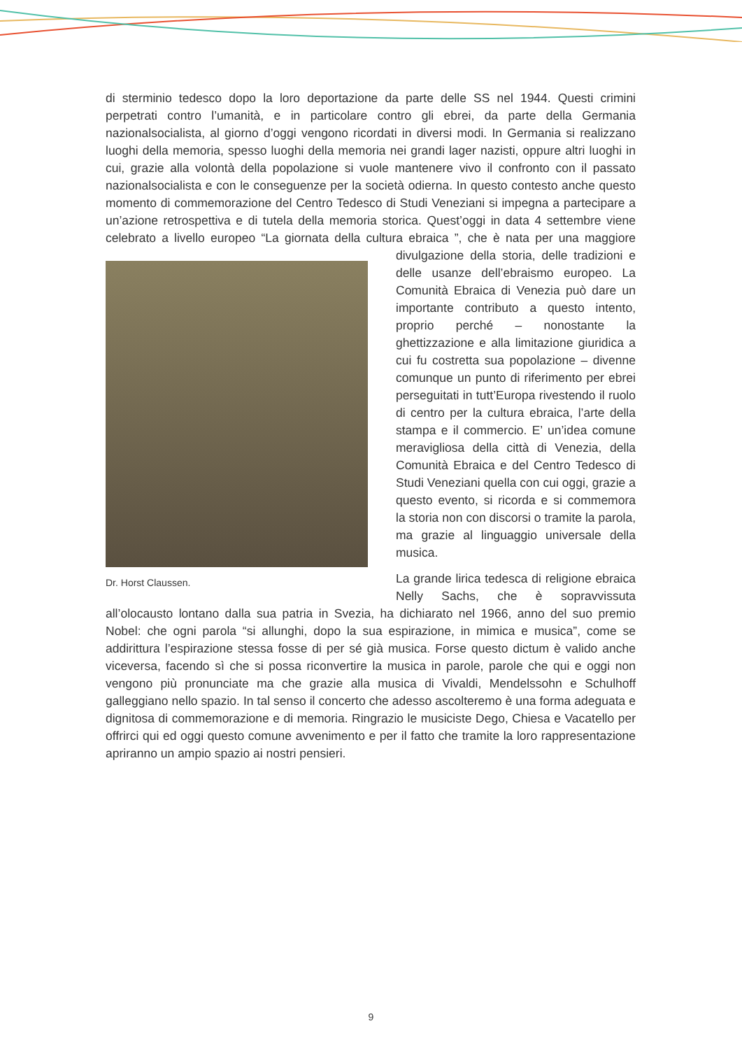di sterminio tedesco dopo la loro deportazione da parte delle SS nel 1944. Questi crimini perpetrati contro l’umanità, e in particolare contro gli ebrei, da parte della Germania nazionalsocialista, al giorno d’oggi vengono ricordati in diversi modi. In Germania si realizzano luoghi della memoria, spesso luoghi della memoria nei grandi lager nazisti, oppure altri luoghi in cui, grazie alla volontà della popolazione si vuole mantenere vivo il confronto con il passato nazionalsocialista e con le conseguenze per la società odierna. In questo contesto anche questo momento di commemorazione del Centro Tedesco di Studi Veneziani si impegna a partecipare a un’azione retrospettiva e di tutela della memoria storica. Quest’oggi in data 4 settembre viene celebrato a livello europeo “La giornata della cultura ebraica ”, che è nata per una maggiore Dr. Horst Claussen. divulgazione della storia, delle tradizioni e delle usanze dell’ebraismo europeo. La Comunità Ebraica di Venezia può dare un importante contributo a questo intento, proprio perché – nonostante la ghettizzazione e alla limitazione giuridica a cui fu costretta sua popolazione – divenne comunque un punto di riferimento per ebrei perseguitati in tutt’Europa rivestendo il ruolo di centro per la cultura ebraica, l’arte della stampa e il commercio. E’ un’idea comune meravigliosa della città di Venezia, della Comunità Ebraica e del Centro Tedesco di Studi Veneziani quella con cui oggi, grazie a questo evento, si ricorda e si commemora la storia non con discorsi o tramite la parola, ma grazie al linguaggio universale della musica.
La grande lirica tedesca di religione ebraica Nelly Sachs, che è sopravvissuta all’olocausto lontano dalla sua patria in Svezia, ha dichiarato nel 1966, anno del suo premio Nobel: che ogni parola “si allunghi, dopo la sua espirazione, in mimica e musica”, come se addirittura l’espirazione stessa fosse di per sé già musica. Forse questo dictum è valido anche viceversa, facendo sì che si possa riconvertire la musica in parole, parole che qui e oggi non vengono più pronunciate ma che grazie alla musica di Vivaldi, Mendelssohn e Schulhoff galleggiano nello spazio. In tal senso il concerto che adesso ascolteremo è una forma adeguata e dignitosa di commemorazione e di memoria. Ringrazio le musiciste Dego, Chiesa e Vacatello per offrirci qui ed oggi questo comune avvenimento e per il fatto che tramite la loro rappresentazione apriranno un ampio spazio ai nostri pensieri.
9